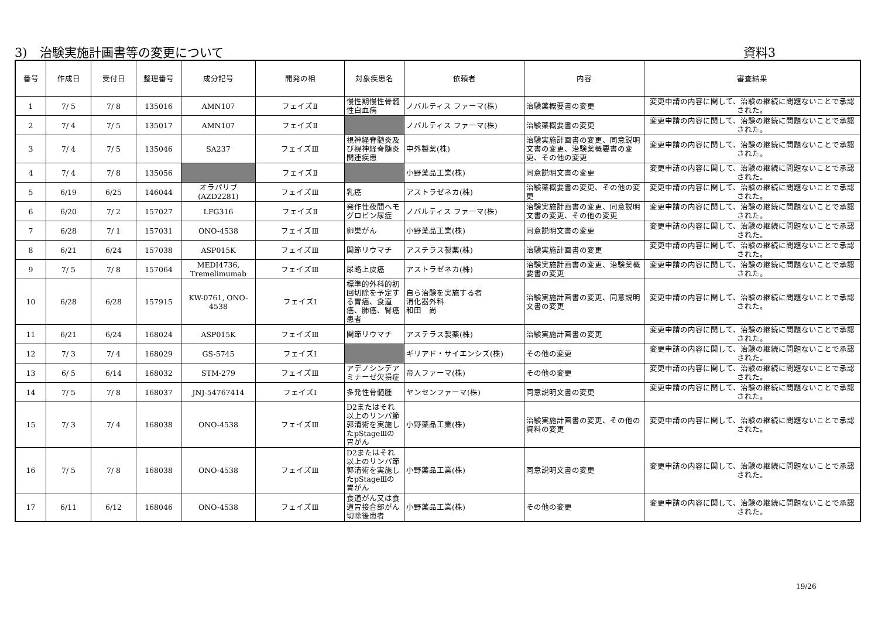3)　治験実施計画書等の変更について 資料3
| 番号 | 作成日 | 受付日 | 整理番号 | 成分記号 | 開発の相 | 対象疾患名 | 依頼者 | 内容 | 審査結果 |
| --- | --- | --- | --- | --- | --- | --- | --- | --- | --- |
| 1 | 7/ 5 | 7/ 8 | 135016 | AMN107 | フェイズⅡ | 慢性期慢性骨髄性白血病 | ノバルティス ファーマ(株) | 治験薬概要書の変更 | 変更申請の内容に関して、治験の継続に問題ないことで承認された。 |
| 2 | 7/ 4 | 7/ 5 | 135017 | AMN107 | フェイズⅡ | | ノバルティス ファーマ(株) | 治験薬概要書の変更 | 変更申請の内容に関して、治験の継続に問題ないことで承認された。 |
| 3 | 7/ 4 | 7/ 5 | 135046 | SA237 | フェイズⅢ | 視神経脊髄炎及び視神経脊髄炎関連疾患 | 中外製薬(株) | 治験実施計画書の変更、同意説明文書の変更、治験薬概要書の変更、その他の変更 | 変更申請の内容に関して、治験の継続に問題ないことで承認された。 |
| 4 | 7/ 4 | 7/ 8 | 135056 | | フェイズⅡ | | 小野薬品工業(株) | 同意説明文書の変更 | 変更申請の内容に関して、治験の継続に問題ないことで承認された。 |
| 5 | 6/19 | 6/25 | 146044 | オラパリブ (AZD2281) | フェイズⅢ | 乳癌 | アストラゼネカ(株) | 治験薬概要書の変更、その他の変更 | 変更申請の内容に関して、治験の継続に問題ないことで承認された。 |
| 6 | 6/20 | 7/ 2 | 157027 | LFG316 | フェイズⅡ | 発作性夜間ヘモグロビン尿症 | ノバルティス ファーマ(株) | 治験実施計画書の変更、同意説明文書の変更、その他の変更 | 変更申請の内容に関して、治験の継続に問題ないことで承認された。 |
| 7 | 6/28 | 7/ 1 | 157031 | ONO-4538 | フェイズⅢ | 卵巣がん | 小野薬品工業(株) | 同意説明文書の変更 | 変更申請の内容に関して、治験の継続に問題ないことで承認された。 |
| 8 | 6/21 | 6/24 | 157038 | ASP015K | フェイズⅢ | 関節リウマチ | アステラス製薬(株) | 治験実施計画書の変更 | 変更申請の内容に関して、治験の継続に問題ないことで承認された。 |
| 9 | 7/ 5 | 7/ 8 | 157064 | MEDI4736, Tremelimumab | フェイズⅢ | 尿路上皮癌 | アストラゼネカ(株) | 治験実施計画書の変更、治験薬概要書の変更 | 変更申請の内容に関して、治験の継続に問題ないことで承認された。 |
| 10 | 6/28 | 6/28 | 157915 | KW-0761, ONO-4538 | フェイズⅠ | 標準的外科的初回切除を予定する胃癌、食道癌、肺癌、腎癌患者 | 自ら治験を実施する者 消化器外科 和田 尚 | 治験実施計画書の変更、同意説明文書の変更 | 変更申請の内容に関して、治験の継続に問題ないことで承認された。 |
| 11 | 6/21 | 6/24 | 168024 | ASP015K | フェイズⅢ | 関節リウマチ | アステラス製薬(株) | 治験実施計画書の変更 | 変更申請の内容に関して、治験の継続に問題ないことで承認された。 |
| 12 | 7/ 3 | 7/ 4 | 168029 | GS-5745 | フェイズⅠ | | ギリアド・サイエンシズ(株) | その他の変更 | 変更申請の内容に関して、治験の継続に問題ないことで承認された。 |
| 13 | 6/ 5 | 6/14 | 168032 | STM-279 | フェイズⅢ | アデノシンデアミナーゼ欠損症 | 帝人ファーマ(株) | その他の変更 | 変更申請の内容に関して、治験の継続に問題ないことで承認された。 |
| 14 | 7/ 5 | 7/ 8 | 168037 | JNJ-54767414 | フェイズⅠ | 多発性骨髄腫 | ヤンセンファーマ(株) | 同意説明文書の変更 | 変更申請の内容に関して、治験の継続に問題ないことで承認された。 |
| 15 | 7/ 3 | 7/ 4 | 168038 | ONO-4538 | フェイズⅢ | D2またはそれ以上のリンパ節郭清術を実施したpStageⅢの胃がん | 小野薬品工業(株) | 治験実施計画書の変更、その他の資料の変更 | 変更申請の内容に関して、治験の継続に問題ないことで承認された。 |
| 16 | 7/ 5 | 7/ 8 | 168038 | ONO-4538 | フェイズⅢ | D2またはそれ以上のリンパ節郭清術を実施したpStageⅢの胃がん | 小野薬品工業(株) | 同意説明文書の変更 | 変更申請の内容に関して、治験の継続に問題ないことで承認された。 |
| 17 | 6/11 | 6/12 | 168046 | ONO-4538 | フェイズⅢ | 食道がん又は食道胃接合部がん切除後患者 | 小野薬品工業(株) | その他の変更 | 変更申請の内容に関して、治験の継続に問題ないことで承認された。 |
19/26